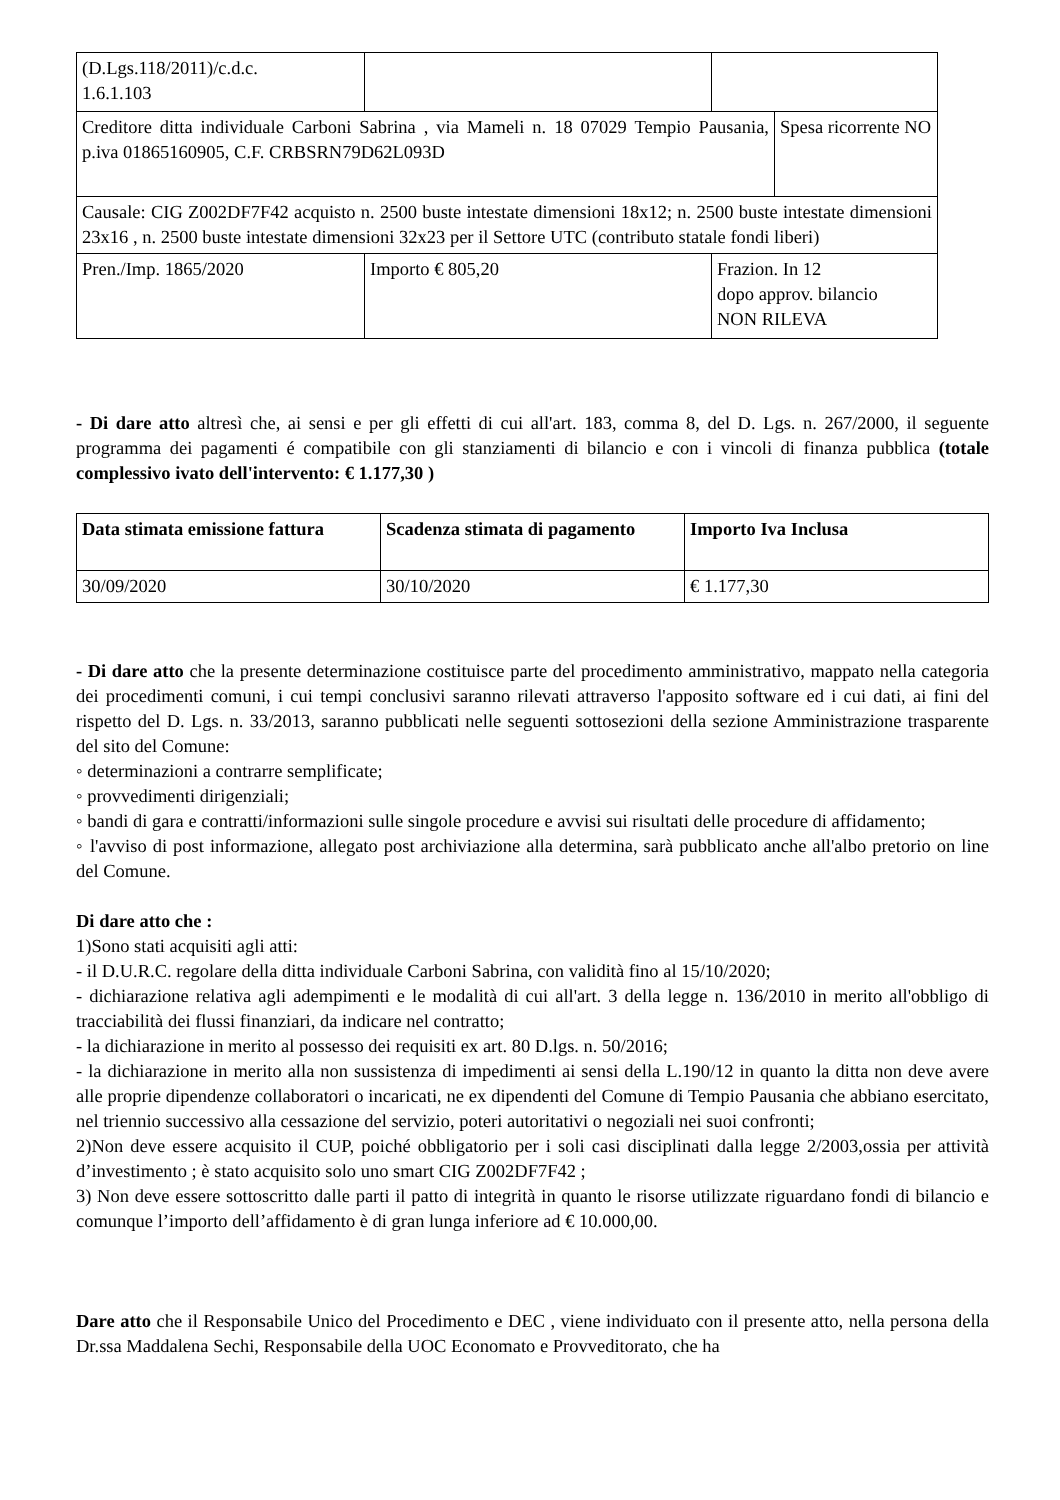| (D.Lgs.118/2011)/c.d.c. 1.6.1.103 | | | |
| Creditore ditta individuale Carboni Sabrina , via Mameli n. 18 07029 Tempio Pausania, p.iva 01865160905, C.F. CRBSRN79D62L093D | | | Spesa ricorrente NO |
| Causale: CIG Z002DF7F42 acquisto n. 2500 buste intestate dimensioni 18x12; n. 2500 buste intestate dimensioni 23x16 , n. 2500 buste intestate dimensioni 32x23 per il Settore UTC (contributo statale fondi liberi) | | | |
| Pren./Imp. 1865/2020 | Importo € 805,20 | Frazion. In 12 dopo approv. bilancio NON RILEVA | |
- Di dare atto altresì che, ai sensi e per gli effetti di cui all'art. 183, comma 8, del D. Lgs. n. 267/2000, il seguente programma dei pagamenti é compatibile con gli stanziamenti di bilancio e con i vincoli di finanza pubblica (totale complessivo ivato dell'intervento: € 1.177,30 )
| Data stimata emissione fattura | Scadenza stimata di pagamento | Importo Iva Inclusa |
| --- | --- | --- |
| 30/09/2020 | 30/10/2020 | € 1.177,30 |
- Di dare atto che la presente determinazione costituisce parte del procedimento amministrativo, mappato nella categoria dei procedimenti comuni, i cui tempi conclusivi saranno rilevati attraverso l'apposito software ed i cui dati, ai fini del rispetto del D. Lgs. n. 33/2013, saranno pubblicati nelle seguenti sottosezioni della sezione Amministrazione trasparente del sito del Comune:
◦ determinazioni a contrarre semplificate;
◦ provvedimenti dirigenziali;
◦ bandi di gara e contratti/informazioni sulle singole procedure e avvisi sui risultati delle procedure di affidamento;
◦ l'avviso di post informazione, allegato post archiviazione alla determina, sarà pubblicato anche all'albo pretorio on line del Comune.
Di dare atto che :
1)Sono stati acquisiti agli atti:
- il D.U.R.C. regolare della ditta individuale Carboni Sabrina, con validità fino al 15/10/2020;
- dichiarazione relativa agli adempimenti e le modalità di cui all'art. 3 della legge n. 136/2010 in merito all'obbligo di tracciabilità dei flussi finanziari, da indicare nel contratto;
- la dichiarazione in merito al possesso dei requisiti ex art. 80 D.lgs. n. 50/2016;
- la dichiarazione in merito alla non sussistenza di impedimenti ai sensi della L.190/12 in quanto la ditta non deve avere alle proprie dipendenze collaboratori o incaricati, ne ex dipendenti del Comune di Tempio Pausania che abbiano esercitato, nel triennio successivo alla cessazione del servizio, poteri autoritativi o negoziali nei suoi confronti;
2)Non deve essere acquisito il CUP, poiché obbligatorio per i soli casi disciplinati dalla legge 2/2003,ossia per attività d’investimento ; è stato acquisito solo uno smart CIG Z002DF7F42 ;
3) Non deve essere sottoscritto dalle parti il patto di integrità in quanto le risorse utilizzate riguardano fondi di bilancio e comunque l’importo dell’affidamento è di gran lunga inferiore ad € 10.000,00.
Dare atto che il Responsabile Unico del Procedimento e DEC , viene individuato con il presente atto, nella persona della Dr.ssa Maddalena Sechi, Responsabile della UOC Economato e Provveditorato, che ha